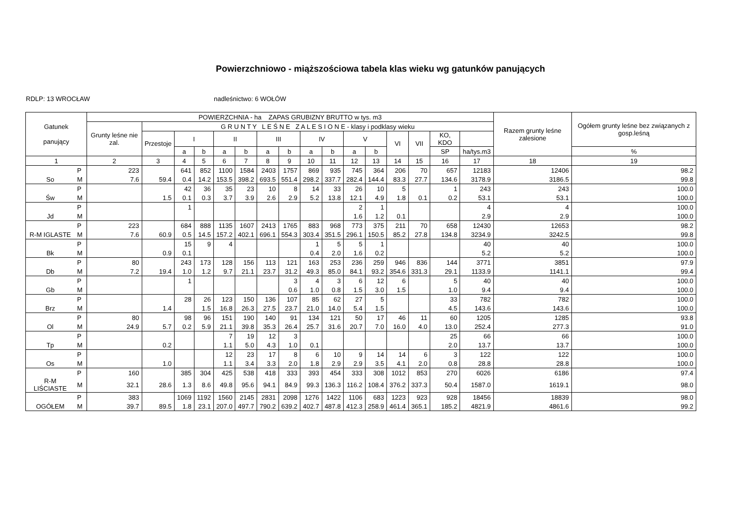Powierzchniowo - miąższościowa tabela klas wieku wg gatunków panujących
RDLP: 13 WROCŁAW nadleśnictwo: 6 WOŁÓW
| Gatunek panujący | | POWIERZCHNIA - ha ZAPAS GRUBIZNY BRUTTO w tys. m3 | | | | | | | | | | | | | | | | Razem grunty leśne zalesione | Ogółem grunty leśne bez związanych z gosp.leśną |
| --- | --- | --- | --- | --- | --- | --- | --- | --- | --- | --- | --- | --- | --- | --- | --- | --- | --- | --- | --- |
| | | Grunty leśne nie zal. | G R U N T Y L E Ś N E Z A L E S I O N E - klasy i podklasy wieku | | | | | | | | | | | | | | | | |
| | | | Przestoje | I | | II | | III | | IV | | V | | VI | VII | KO, KDO | | | |
| | | | | a | b | a | b | a | b | a | b | a | b | | | SP | ha/tys.m3 | | % |
| 1 | | 2 | 3 | 4 | 5 | 6 | 7 | 8 | 9 | 10 | 11 | 12 | 13 | 14 | 15 | 16 | 17 | 18 | 19 |
| | P | 223 | | 641 | 852 | 1100 | 1584 | 2403 | 1757 | 869 | 935 | 745 | 364 | 206 | 70 | 657 | 12183 | 12406 | 98.2 |
| So | M | 7.6 | 59.4 | 0.4 | 14.2 | 153.5 | 398.2 | 693.5 | 551.4 | 298.2 | 337.7 | 282.4 | 144.4 | 83.3 | 27.7 | 134.6 | 3178.9 | 3186.5 | 99.8 |
| | P | | | 42 | 36 | 35 | 23 | 10 | 8 | 14 | 33 | 26 | 10 | 5 | | 1 | 243 | 243 | 100.0 |
| Św | M | | 1.5 | 0.1 | 0.3 | 3.7 | 3.9 | 2.6 | 2.9 | 5.2 | 13.8 | 12.1 | 4.9 | 1.8 | 0.1 | 0.2 | 53.1 | 53.1 | 100.0 |
| | P | | | 1 | | | | | | | | 2 | 1 | | | | 4 | 4 | 100.0 |
| Jd | M | | | | | | | | | | | 1.6 | 1.2 | 0.1 | | | 2.9 | 2.9 | 100.0 |
| | P | 223 | | 684 | 888 | 1135 | 1607 | 2413 | 1765 | 883 | 968 | 773 | 375 | 211 | 70 | 658 | 12430 | 12653 | 98.2 |
| R-M IGLASTE | M | 7.6 | 60.9 | 0.5 | 14.5 | 157.2 | 402.1 | 696.1 | 554.3 | 303.4 | 351.5 | 296.1 | 150.5 | 85.2 | 27.8 | 134.8 | 3234.9 | 3242.5 | 99.8 |
| | P | | | 15 | 9 | 4 | | | | 1 | 5 | 5 | 1 | | | | 40 | 40 | 100.0 |
| Bk | M | | 0.9 | 0.1 | | | | | | 0.4 | 2.0 | 1.6 | 0.2 | | | | 5.2 | 5.2 | 100.0 |
| | P | 80 | | 243 | 173 | 128 | 156 | 113 | 121 | 163 | 253 | 236 | 259 | 946 | 836 | 144 | 3771 | 3851 | 97.9 |
| Db | M | 7.2 | 19.4 | 1.0 | 1.2 | 9.7 | 21.1 | 23.7 | 31.2 | 49.3 | 85.0 | 84.1 | 93.2 | 354.6 | 331.3 | 29.1 | 1133.9 | 1141.1 | 99.4 |
| | P | | | 1 | | | | | 3 | 4 | 3 | 6 | 12 | 6 | | 5 | 40 | 40 | 100.0 |
| Gb | M | | | | | | | | 0.6 | 1.0 | 0.8 | 1.5 | 3.0 | 1.5 | | 1.0 | 9.4 | 9.4 | 100.0 |
| | P | | | 28 | 26 | 123 | 150 | 136 | 107 | 85 | 62 | 27 | 5 | | | 33 | 782 | 782 | 100.0 |
| Brz | M | | 1.4 | | 1.5 | 16.8 | 26.3 | 27.5 | 23.7 | 21.0 | 14.0 | 5.4 | 1.5 | | | 4.5 | 143.6 | 143.6 | 100.0 |
| | P | 80 | | 98 | 96 | 151 | 190 | 140 | 91 | 134 | 121 | 50 | 17 | 46 | 11 | 60 | 1205 | 1285 | 93.8 |
| Ol | M | 24.9 | 5.7 | 0.2 | 5.9 | 21.1 | 39.8 | 35.3 | 26.4 | 25.7 | 31.6 | 20.7 | 7.0 | 16.0 | 4.0 | 13.0 | 252.4 | 277.3 | 91.0 |
| | P | | | | | 7 | 19 | 12 | 3 | | | | | | | 25 | 66 | 66 | 100.0 |
| Tp | M | | 0.2 | | | 1.1 | 5.0 | 4.3 | 1.0 | 0.1 | | | | | | 2.0 | 13.7 | 13.7 | 100.0 |
| | P | | | | | 12 | 23 | 17 | 8 | 6 | 10 | 9 | 14 | 14 | 6 | 3 | 122 | 122 | 100.0 |
| Os | M | | 1.0 | | | 1.1 | 3.4 | 3.3 | 2.0 | 1.8 | 2.9 | 2.9 | 3.5 | 4.1 | 2.0 | 0.8 | 28.8 | 28.8 | 100.0 |
| | P | 160 | | 385 | 304 | 425 | 538 | 418 | 333 | 393 | 454 | 333 | 308 | 1012 | 853 | 270 | 6026 | 6186 | 97.4 |
| R-M LIŚCIASTE | M | 32.1 | 28.6 | 1.3 | 8.6 | 49.8 | 95.6 | 94.1 | 84.9 | 99.3 | 136.3 | 116.2 | 108.4 | 376.2 | 337.3 | 50.4 | 1587.0 | 1619.1 | 98.0 |
| | P | 383 | | 1069 | 1192 | 1560 | 2145 | 2831 | 2098 | 1276 | 1422 | 1106 | 683 | 1223 | 923 | 928 | 18456 | 18839 | 98.0 |
| OGÓŁEM | M | 39.7 | 89.5 | 1.8 | 23.1 | 207.0 | 497.7 | 790.2 | 639.2 | 402.7 | 487.8 | 412.3 | 258.9 | 461.4 | 365.1 | 185.2 | 4821.9 | 4861.6 | 99.2 |